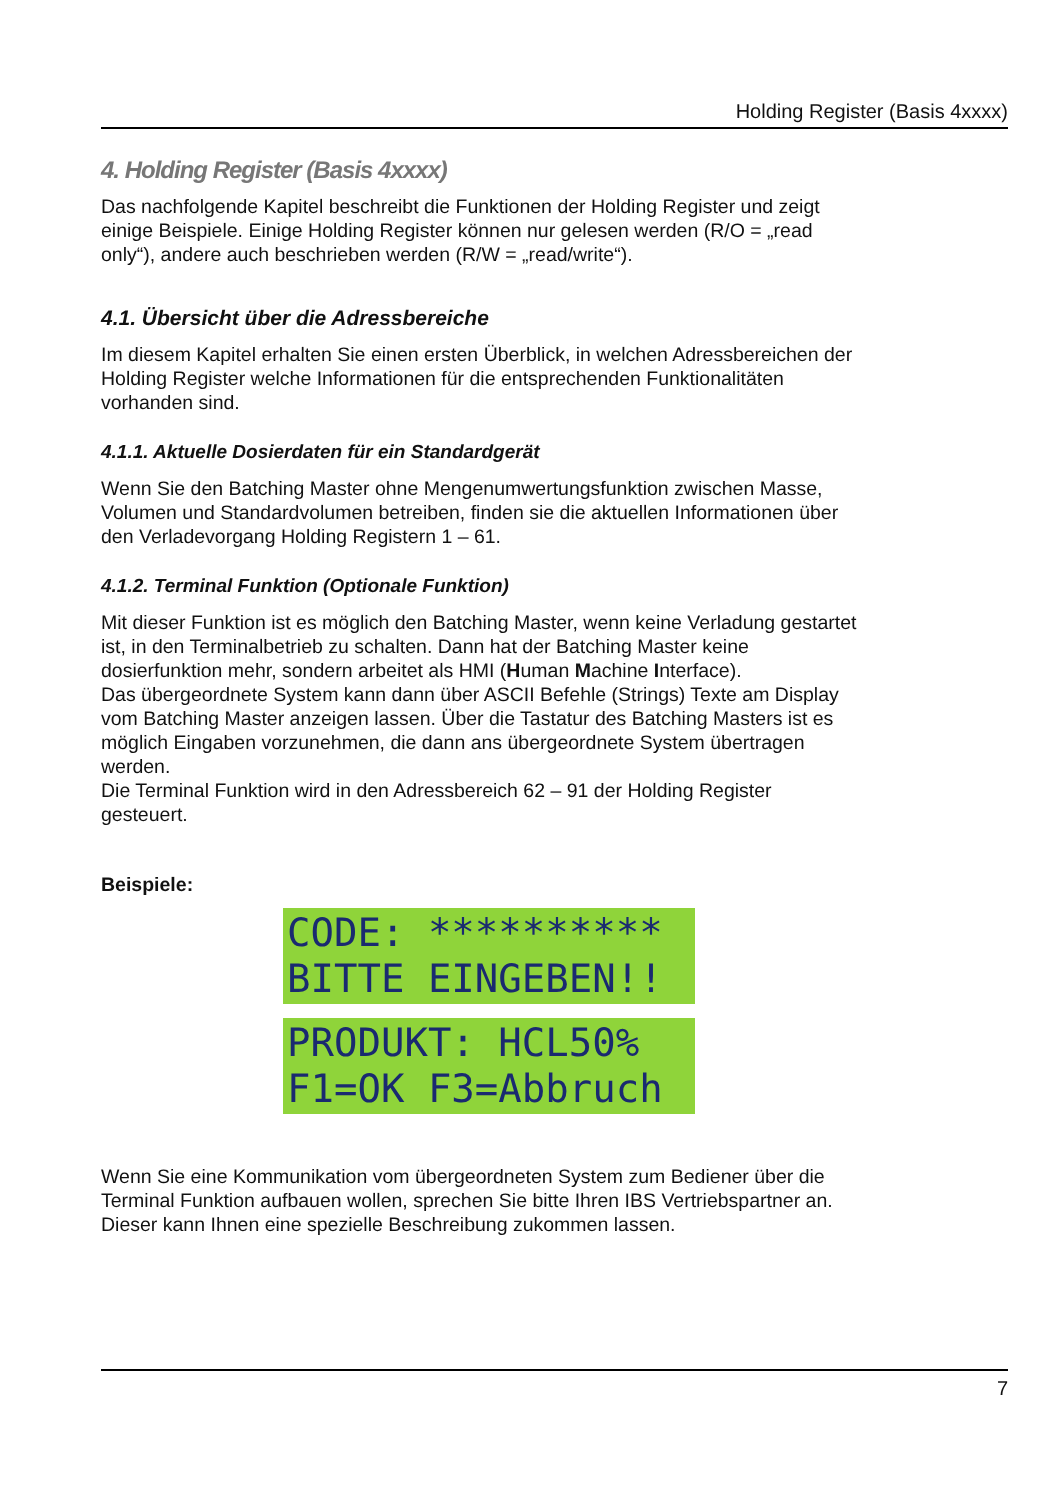Holding Register (Basis 4xxxx)
4. Holding Register (Basis 4xxxx)
Das nachfolgende Kapitel beschreibt die Funktionen der Holding Register und zeigt einige Beispiele. Einige Holding Register können nur gelesen werden (R/O = „read only“), andere auch beschrieben werden (R/W = „read/write“).
4.1. Übersicht über die Adressbereiche
Im diesem Kapitel erhalten Sie einen ersten Überblick, in welchen Adressbereichen der Holding Register welche Informationen für die entsprechenden Funktionalitäten vorhanden sind.
4.1.1. Aktuelle Dosierdaten für ein Standardgerät
Wenn Sie den Batching Master ohne Mengenumwertungsfunktion zwischen Masse, Volumen und Standardvolumen betreiben, finden sie die aktuellen Informationen über den Verladevorgang Holding Registern 1 – 61.
4.1.2. Terminal Funktion (Optionale Funktion)
Mit dieser Funktion ist es möglich den Batching Master, wenn keine Verladung gestartet ist, in den Terminalbetrieb zu schalten. Dann hat der Batching Master keine dosierfunktion mehr, sondern arbeitet als HMI (Human Machine Interface).
Das übergeordnete System kann dann über ASCII Befehle (Strings) Texte am Display vom Batching Master anzeigen lassen. Über die Tastatur des Batching Masters ist es möglich Eingaben vorzunehmen, die dann ans übergeordnete System übertragen werden.
Die Terminal Funktion wird in den Adressbereich 62 – 91 der Holding Register gesteuert.
Beispiele:
CODE: ********** BITTE EINGEBEN!!
PRODUKT: HCL50% F1=OK F3=Abbruch
Wenn Sie eine Kommunikation vom übergeordneten System zum Bediener über die Terminal Funktion aufbauen wollen, sprechen Sie bitte Ihren IBS Vertriebspartner an. Dieser kann Ihnen eine spezielle Beschreibung zukommen lassen.
7